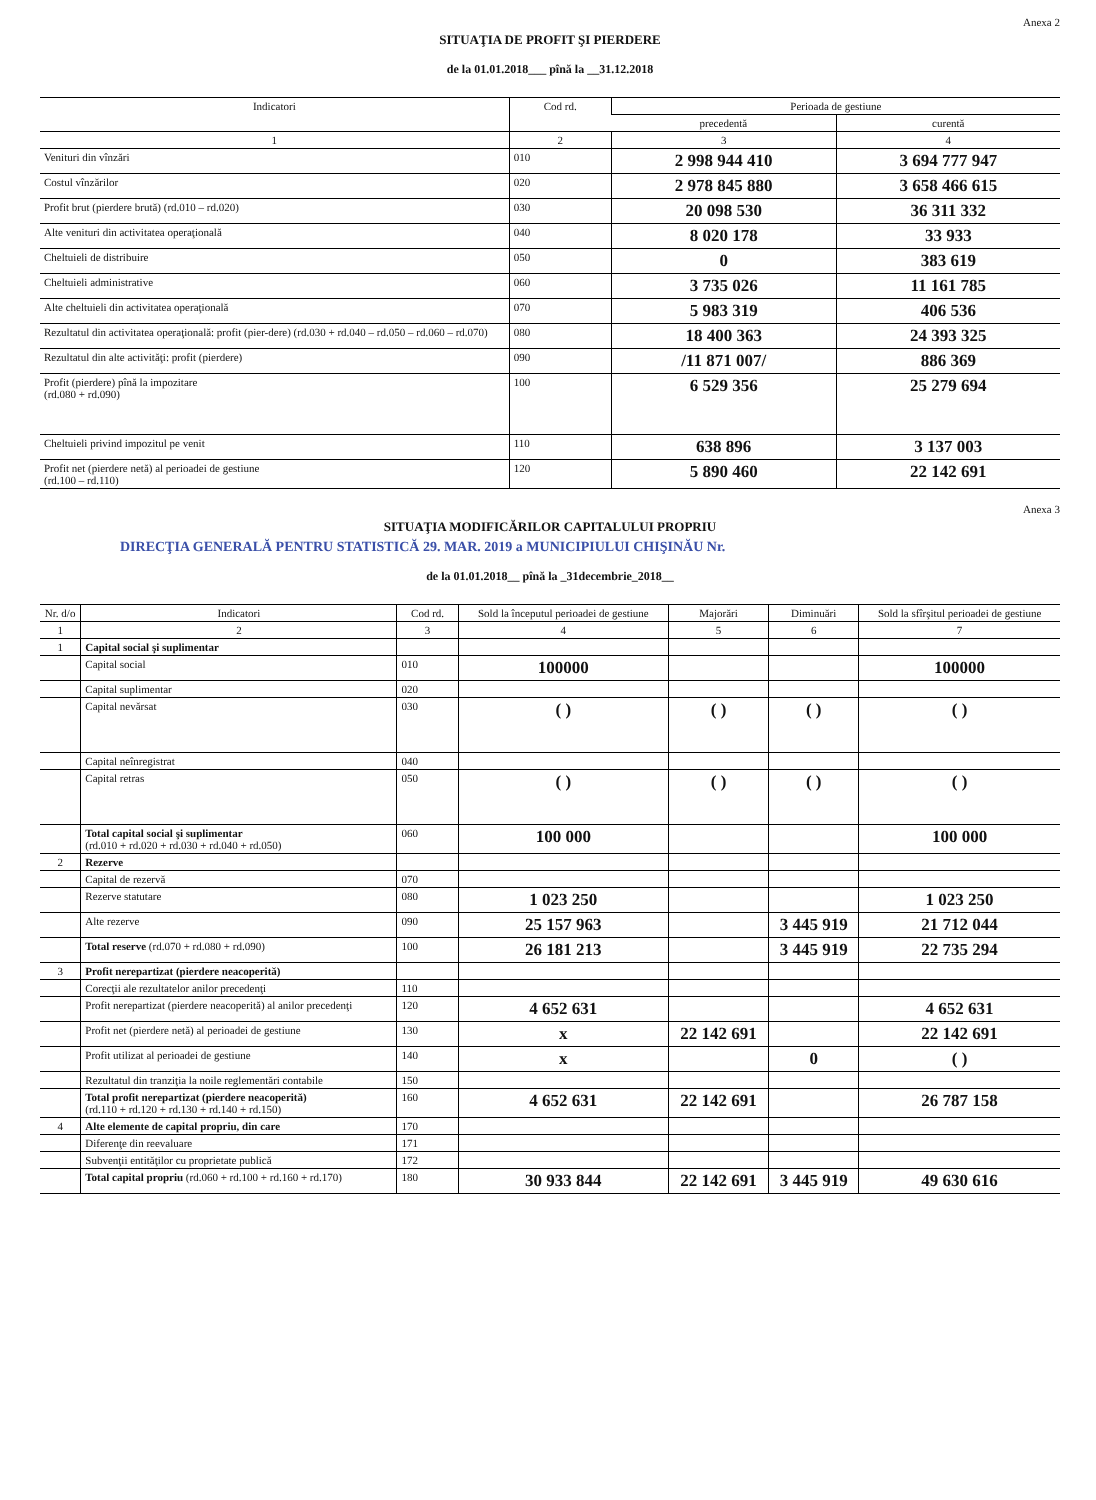Anexa 2
SITUAŢIA DE PROFIT ŞI PIERDERE
de la 01.01.2018___ pînă la __31.12.2018
| Indicatori | Cod rd. | Perioada de gestiune | |
| --- | --- | --- | --- |
| | | precedentă | curentă |
| 1 | 2 | 3 | 4 |
| Venituri din vînzări | 010 | 2 998 944 410 | 3 694 777 947 |
| Costul vînzărilor | 020 | 2 978 845 880 | 3 658 466 615 |
| Profit brut (pierdere brută) (rd.010 – rd.020) | 030 | 20 098 530 | 36 311 332 |
| Alte venituri din activitatea operaţională | 040 | 8 020 178 | 33 933 |
| Cheltuieli de distribuire | 050 | 0 | 383 619 |
| Cheltuieli administrative | 060 | 3 735 026 | 11 161 785 |
| Alte cheltuieli din activitatea operaţională | 070 | 5 983 319 | 406 536 |
| Rezultatul din activitatea operaţională: profit (pier-dere) (rd.030 + rd.040 – rd.050 – rd.060 – rd.070) | 080 | 18 400 363 | 24 393 325 |
| Rezultatul din alte activităţi: profit (pierdere) | 090 | /11 871 007/ | 886 369 |
| Profit (pierdere) pînă la impozitare (rd.080 + rd.090) | 100 | 6 529 356 | 25 279 694 |
| Cheltuieli privind impozitul pe venit | 110 | 638 896 | 3 137 003 |
| Profit net (pierdere netă) al perioadei de gestiune (rd.100 – rd.110) | 120 | 5 890 460 | 22 142 691 |
Anexa 3
SITUAŢIA MODIFICĂRILOR CAPITALULUI PROPRIU
DIRECŢIA GENERALĂ PENTRU STATISTICĂ 29. MAR. 2019 a MUNICIPIULUI CHIŞINĂU Nr.
de la 01.01.2018__ pînă la _31decembrie_2018__
| Nr. d/o | Indicatori | Cod rd. | Sold la începutul perioadei de gestiune | Majorări | Diminuări | Sold la sfîrşitul perioadei de gestiune |
| --- | --- | --- | --- | --- | --- | --- |
| 1 | 2 | 3 | 4 | 5 | 6 | 7 |
| 1 | Capital social şi suplimentar | | | | | |
| | Capital social | 010 | 100000 | | | 100000 |
| | Capital suplimentar | 020 | | | | |
| | Capital nevărsat | 030 | ( ) | ( ) | ( ) | ( ) |
| | Capital neînregistrat | 040 | | | | |
| | Capital retras | 050 | ( ) | ( ) | ( ) | ( ) |
| | Total capital social şi suplimentar (rd.010 + rd.020 + rd.030 + rd.040 + rd.050) | 060 | 100 000 | | | 100 000 |
| 2 | Rezerve | | | | | |
| | Capital de rezervă | 070 | | | | |
| | Rezerve statutare | 080 | 1 023 250 | | | 1 023 250 |
| | Alte rezerve | 090 | 25 157 963 | | 3 445 919 | 21 712 044 |
| | Total reserve (rd.070 + rd.080 + rd.090) | 100 | 26 181 213 | | 3 445 919 | 22 735 294 |
| 3 | Profit nerepartizat (pierdere neacoperită) | | | | | |
| | Corecţii ale rezultatelor anilor precedenţi | 110 | | | | |
| | Profit nerepartizat (pierdere neacoperită) al anilor precedenţi | 120 | 4 652 631 | | | 4 652 631 |
| | Profit net (pierdere netă) al perioadei de gestiune | 130 | x | 22 142 691 | | 22 142 691 |
| | Profit utilizat al perioadei de gestiune | 140 | x | | 0 | ( ) |
| | Rezultatul din tranziţia la noile reglementări contabile | 150 | | | | |
| | Total profit nerepartizat (pierdere neacoperită) (rd.110 + rd.120 + rd.130 + rd.140 + rd.150) | 160 | 4 652 631 | 22 142 691 | | 26 787 158 |
| 4 | Alte elemente de capital propriu, din care | 170 | | | | |
| | Diferenţe din reevaluare | 171 | | | | |
| | Subvenţii entităţilor cu proprietate publică | 172 | | | | |
| | Total capital propriu (rd.060 + rd.100 + rd.160 + rd.170) | 180 | 30 933 844 | 22 142 691 | 3 445 919 | 49 630 616 |